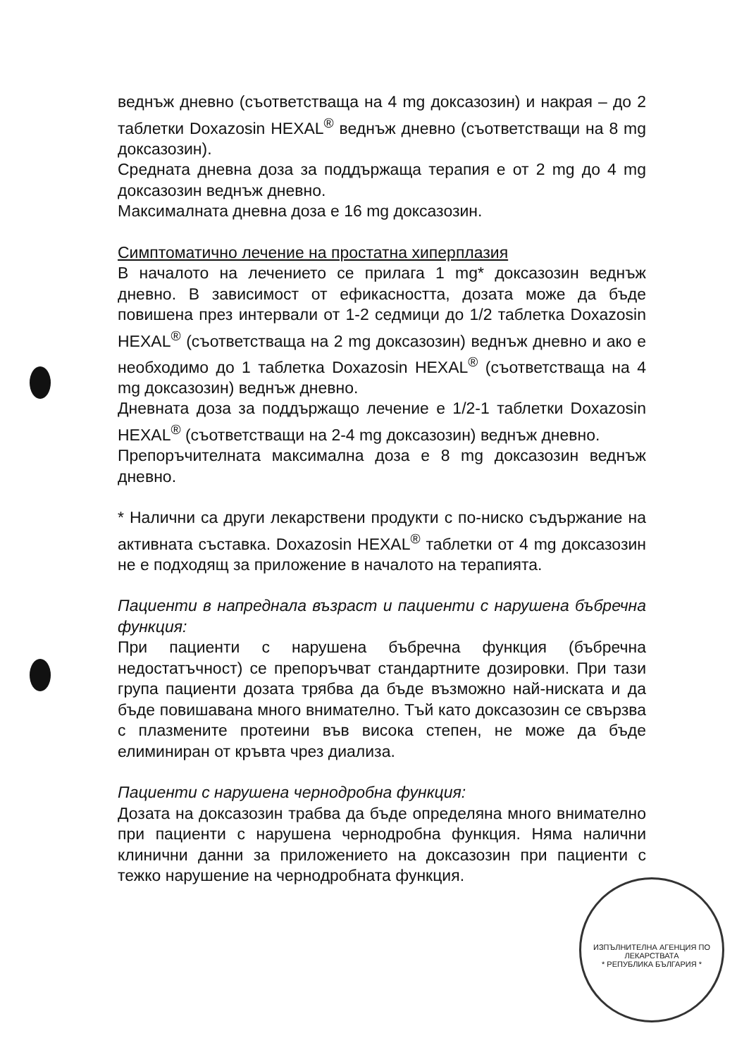веднъж дневно (съответстваща на 4 mg доксазозин) и накрая – до 2 таблетки Doxazosin HEXAL<sup>®</sup> веднъж дневно (съответстващи на 8 mg доксазозин).
Средната дневна доза за поддържаща терапия е от 2 mg до 4 mg доксазозин веднъж дневно.
Максималната дневна доза е 16 mg доксазозин.
Симптоматично лечение на простатна хиперплазия
В началото на лечението се прилага 1 mg* доксазозин веднъж дневно. В зависимост от ефикасността, дозата може да бъде повишена през интервали от 1-2 седмици до 1/2 таблетка Doxazosin HEXAL<sup>®</sup> (съответстваща на 2 mg доксазозин) веднъж дневно и ако е необходимо до 1 таблетка Doxazosin HEXAL<sup>®</sup> (съответстваща на 4 mg доксазозин) веднъж дневно.
Дневната доза за поддържащо лечение е 1/2-1 таблетки Doxazosin HEXAL<sup>®</sup> (съответстващи на 2-4 mg доксазозин) веднъж дневно.
Препоръчителната максимална доза е 8 mg доксазозин веднъж дневно.
* Налични са други лекарствени продукти с по-ниско съдържание на активната съставка. Doxazosin HEXAL<sup>®</sup> таблетки от 4 mg доксазозин не е подходящ за приложение в началото на терапията.
Пациенти в напреднала възраст и пациенти с нарушена бъбречна функция:
При пациенти с нарушена бъбречна функция (бъбречна недостатъчност) се препоръчват стандартните дозировки. При тази група пациенти дозата трябва да бъде възможно най-ниската и да бъде повишавана много внимателно. Тъй като доксазозин се свързва с плазмените протеини във висока степен, не може да бъде елиминиран от кръвта чрез диализа.
Пациенти с нарушена чернодробна функция:
Дозата на доксазозин трабва да бъде определяна много внимателно при пациенти с нарушена чернодробна функция. Няма налични клинични данни за приложението на доксазозин при пациенти с тежко нарушение на чернодробната функция.
ИЗПЪЛНИТЕЛНА АГЕНЦИЯ ПО ЛЕКАРСТВАТА
* РЕПУБЛИКА БЪЛГАРИЯ *